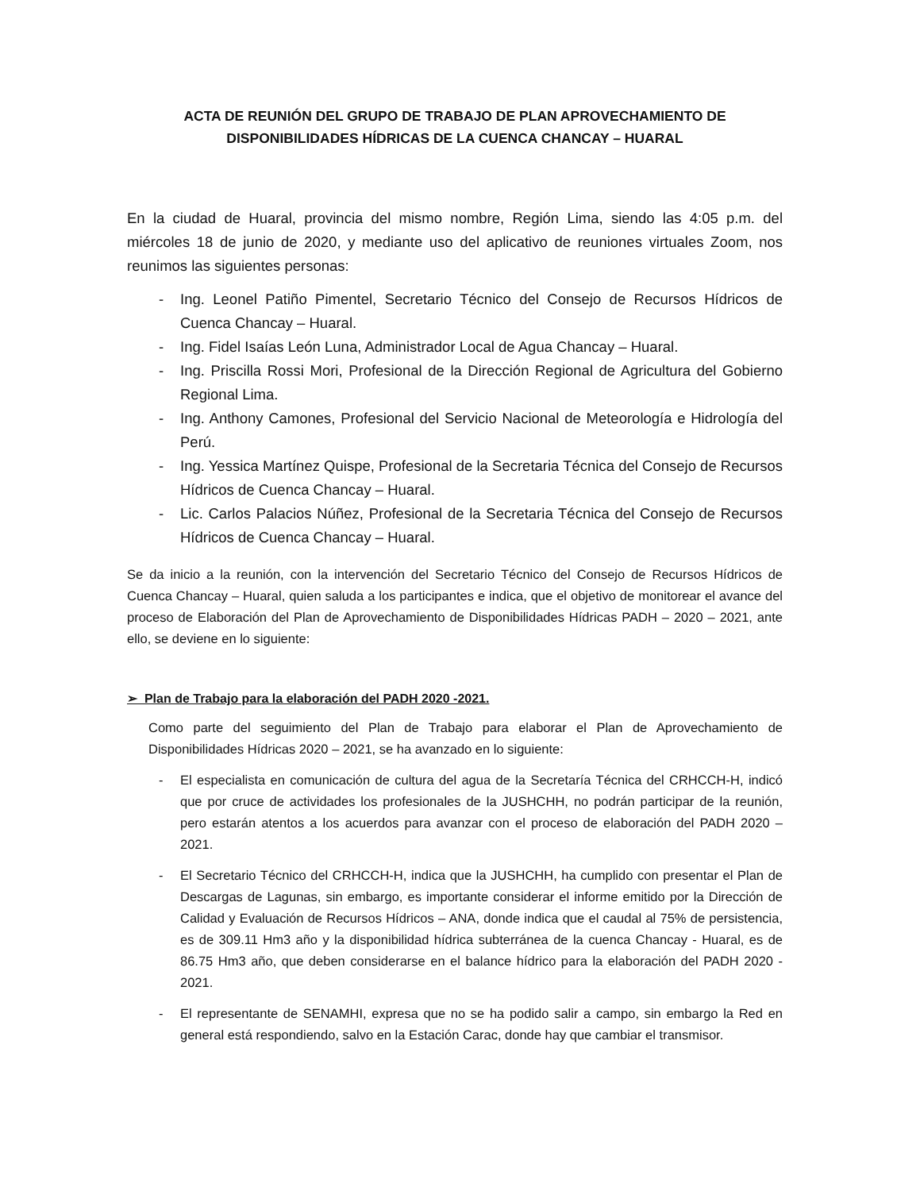ACTA DE REUNIÓN DEL GRUPO DE TRABAJO DE PLAN APROVECHAMIENTO DE
DISPONIBILIDADES HÍDRICAS DE LA CUENCA CHANCAY – HUARAL
En la ciudad de Huaral, provincia del mismo nombre, Región Lima, siendo las 4:05 p.m. del miércoles 18 de junio de 2020, y mediante uso del aplicativo de reuniones virtuales Zoom, nos reunimos las siguientes personas:
- Ing. Leonel Patiño Pimentel, Secretario Técnico del Consejo de Recursos Hídricos de Cuenca Chancay – Huaral.
- Ing. Fidel Isaías León Luna, Administrador Local de Agua Chancay – Huaral.
- Ing. Priscilla Rossi Mori, Profesional de la Dirección Regional de Agricultura del Gobierno Regional Lima.
- Ing. Anthony Camones, Profesional del Servicio Nacional de Meteorología e Hidrología del Perú.
- Ing. Yessica Martínez Quispe, Profesional de la Secretaria Técnica del Consejo de Recursos Hídricos de Cuenca Chancay – Huaral.
- Lic. Carlos Palacios Núñez, Profesional de la Secretaria Técnica del Consejo de Recursos Hídricos de Cuenca Chancay – Huaral.
Se da inicio a la reunión, con la intervención del Secretario Técnico del Consejo de Recursos Hídricos de Cuenca Chancay – Huaral, quien saluda a los participantes e indica, que el objetivo de monitorear el avance del proceso de Elaboración del Plan de Aprovechamiento de Disponibilidades Hídricas PADH – 2020 – 2021, ante ello, se deviene en lo siguiente:
➢ Plan de Trabajo para la elaboración del PADH 2020 -2021.
Como parte del seguimiento del Plan de Trabajo para elaborar el Plan de Aprovechamiento de Disponibilidades Hídricas 2020 – 2021, se ha avanzado en lo siguiente:
- El especialista en comunicación de cultura del agua de la Secretaría Técnica del CRHCCH-H, indicó que por cruce de actividades los profesionales de la JUSHCHH, no podrán participar de la reunión, pero estarán atentos a los acuerdos para avanzar con el proceso de elaboración del PADH 2020 – 2021.
- El Secretario Técnico del CRHCCH-H, indica que la JUSHCHH, ha cumplido con presentar el Plan de Descargas de Lagunas, sin embargo, es importante considerar el informe emitido por la Dirección de Calidad y Evaluación de Recursos Hídricos – ANA, donde indica que el caudal al 75% de persistencia, es de 309.11 Hm3 año y la disponibilidad hídrica subterránea de la cuenca Chancay - Huaral, es de 86.75 Hm3 año, que deben considerarse en el balance hídrico para la elaboración del PADH 2020 - 2021.
- El representante de SENAMHI, expresa que no se ha podido salir a campo, sin embargo la Red en general está respondiendo, salvo en la Estación Carac, donde hay que cambiar el transmisor.